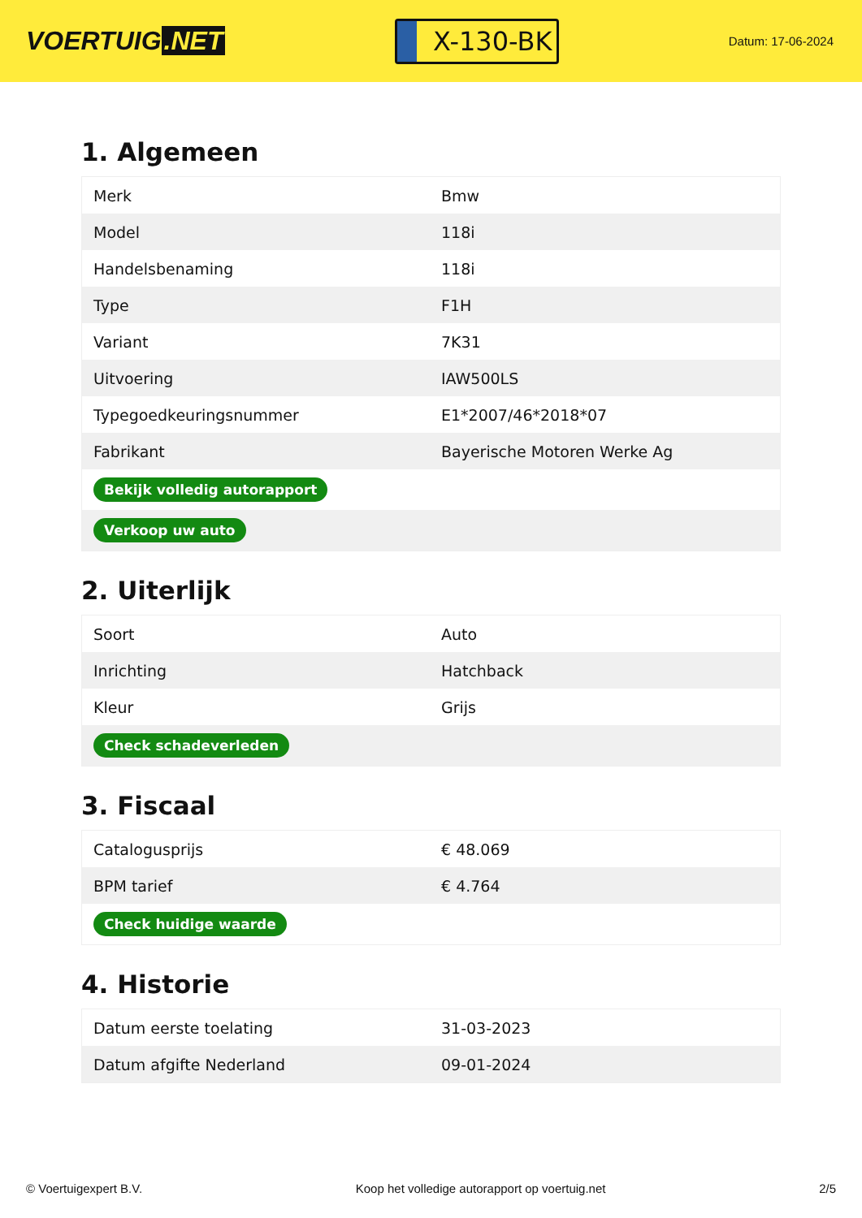VOERTUIG.NET
X-130-BK
Datum: 17-06-2024
1. Algemeen
| Merk | Bmw |
| Model | 118i |
| Handelsbenaming | 118i |
| Type | F1H |
| Variant | 7K31 |
| Uitvoering | IAW500LS |
| Typegoedkeuringsnummer | E1*2007/46*2018*07 |
| Fabrikant | Bayerische Motoren Werke Ag |
| Bekijk volledig autorapport | |
| Verkoop uw auto | |
2. Uiterlijk
| Soort | Auto |
| Inrichting | Hatchback |
| Kleur | Grijs |
| Check schadeverleden | |
3. Fiscaal
| Catalogusprijs | € 48.069 |
| BPM tarief | € 4.764 |
| Check huidige waarde | |
4. Historie
| Datum eerste toelating | 31-03-2023 |
| Datum afgifte Nederland | 09-01-2024 |
© Voertuigexpert B.V. Koop het volledige autorapport op voertuig.net 2/5